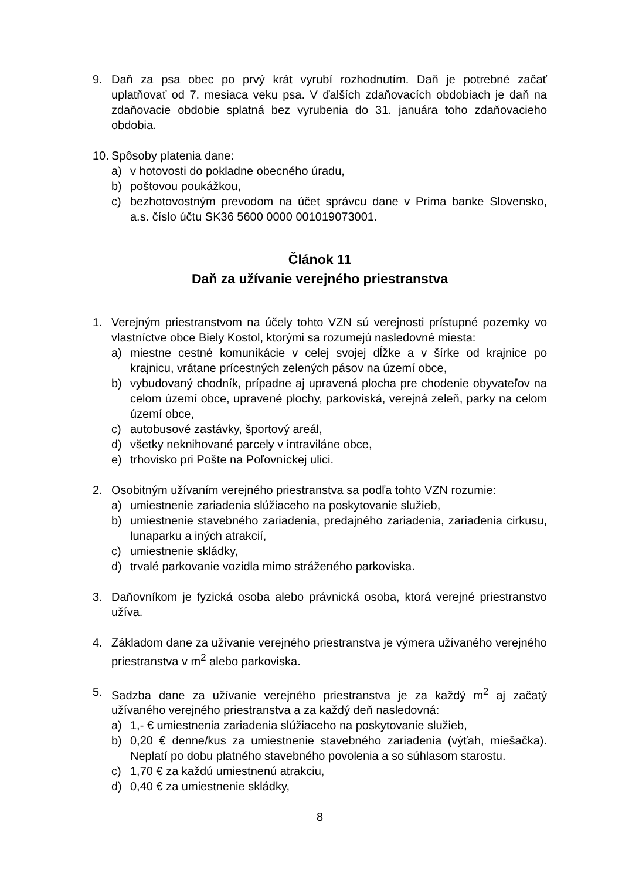9. Daň za psa obec po prvý krát vyrubí rozhodnutím. Daň je potrebné začať uplatňovať od 7. mesiaca veku psa. V ďalších zdaňovacích obdobiach je daň na zdaňovacie obdobie splatná bez vyrubenia do 31. januára toho zdaňovacieho obdobia.
10.
Spôsoby platenia dane:
a) v hotovosti do pokladne obecného úradu,
b) poštovou poukážkou,
c) bezhotovostným prevodom na účet správcu dane v Prima banke Slovensko, a.s. číslo účtu SK36 5600 0000 001019073001.
Článok 11
Daň za užívanie verejného priestranstva
1. Verejným priestranstvom na účely tohto VZN sú verejnosti prístupné pozemky vo vlastníctve obce Biely Kostol, ktorými sa rozumejú nasledovné miesta:
a) miestne cestné komunikácie v celej svojej dĺžke a v šírke od krajnice po krajnicu, vrátane prícestných zelených pásov na území obce,
b) vybudovaný chodník, prípadne aj upravená plocha pre chodenie obyvateľov na celom území obce, upravené plochy, parkoviská, verejná zeleň, parky na celom území obce,
c) autobusové zastávky, športový areál,
d) všetky neknihované parcely v intraviláne obce,
e) trhovisko pri Pošte na Poľovníckej ulici.
2. Osobitným užívaním verejného priestranstva sa podľa tohto VZN rozumie:
a) umiestnenie zariadenia slúžiaceho na poskytovanie služieb,
b) umiestnenie stavebného zariadenia, predajného zariadenia, zariadenia cirkusu, lunaparku a iných atrakcií,
c) umiestnenie skládky,
d) trvalé parkovanie vozidla mimo stráženého parkoviska.
3. Daňovníkom je fyzická osoba alebo právnická osoba, ktorá verejné priestranstvo užíva.
4. Základom dane za užívanie verejného priestranstva je výmera užívaného verejného priestranstva v m<sup>2</sup> alebo parkoviska.
5. Sadzba dane za užívanie verejného priestranstva je za každý m<sup>2</sup> aj začatý užívaného verejného priestranstva a za každý deň nasledovná:
a) 1,- € umiestnenia zariadenia slúžiaceho na poskytovanie služieb,
b) 0,20 € denne/kus za umiestnenie stavebného zariadenia (výťah, miešačka). Neplatí po dobu platného stavebného povolenia a so súhlasom starostu.
c) 1,70 € za každú umiestnenú atrakciu,
d) 0,40 € za umiestnenie skládky,
8